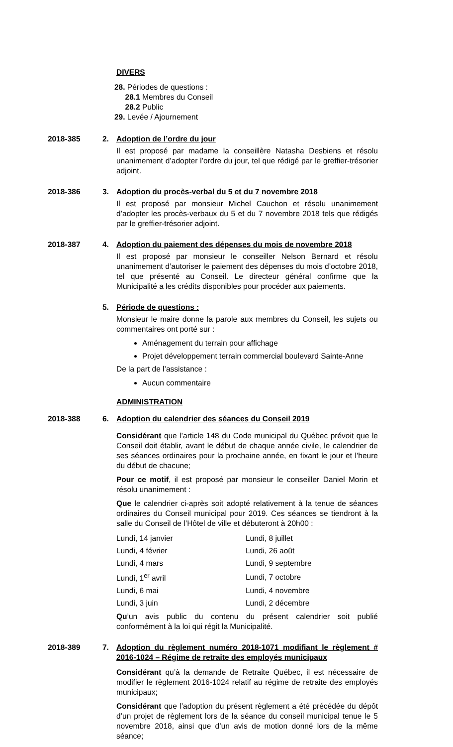DIVERS
28. Périodes de questions :
28.1 Membres du Conseil
28.2 Public
29. Levée / Ajournement
2018-385 2. Adoption de l’ordre du jour
Il est proposé par madame la conseillère Natasha Desbiens et résolu unanimement d’adopter l’ordre du jour, tel que rédigé par le greffier-trésorier adjoint.
2018-386 3. Adoption du procès-verbal du 5 et du 7 novembre 2018
Il est proposé par monsieur Michel Cauchon et résolu unanimement d’adopter les procès-verbaux du 5 et du 7 novembre 2018 tels que rédigés par le greffier-trésorier adjoint.
2018-387 4. Adoption du paiement des dépenses du mois de novembre 2018
Il est proposé par monsieur le conseiller Nelson Bernard et résolu unanimement d’autoriser le paiement des dépenses du mois d’octobre 2018, tel que présenté au Conseil. Le directeur général confirme que la Municipalité a les crédits disponibles pour procéder aux paiements.
5. Période de questions :
Monsieur le maire donne la parole aux membres du Conseil, les sujets ou commentaires ont porté sur :
Aménagement du terrain pour affichage
Projet développement terrain commercial boulevard Sainte-Anne
De la part de l’assistance :
Aucun commentaire
ADMINISTRATION
2018-388 6. Adoption du calendrier des séances du Conseil 2019
Considérant que l’article 148 du Code municipal du Québec prévoit que le Conseil doit établir, avant le début de chaque année civile, le calendrier de ses séances ordinaires pour la prochaine année, en fixant le jour et l’heure du début de chacune;
Pour ce motif, il est proposé par monsieur le conseiller Daniel Morin et résolu unanimement :
Que le calendrier ci-après soit adopté relativement à la tenue de séances ordinaires du Conseil municipal pour 2019. Ces séances se tiendront à la salle du Conseil de l’Hôtel de ville et débuteront à 20h00 :
| Lundi, 14 janvier | Lundi, 8 juillet |
| Lundi, 4 février | Lundi, 26 août |
| Lundi, 4 mars | Lundi, 9 septembre |
| Lundi, 1<sup>er</sup> avril | Lundi, 7 octobre |
| Lundi, 6 mai | Lundi, 4 novembre |
| Lundi, 3 juin | Lundi, 2 décembre |
Qu’un avis public du contenu du présent calendrier soit publié conformément à la loi qui régit la Municipalité.
2018-389 7. Adoption du règlement numéro 2018-1071 modifiant le règlement # 2016-1024 – Régime de retraite des employés municipaux
Considérant qu’à la demande de Retraite Québec, il est nécessaire de modifier le règlement 2016-1024 relatif au régime de retraite des employés municipaux;
Considérant que l’adoption du présent règlement a été précédée du dépôt d’un projet de règlement lors de la séance du conseil municipal tenue le 5 novembre 2018, ainsi que d’un avis de motion donné lors de la même séance;